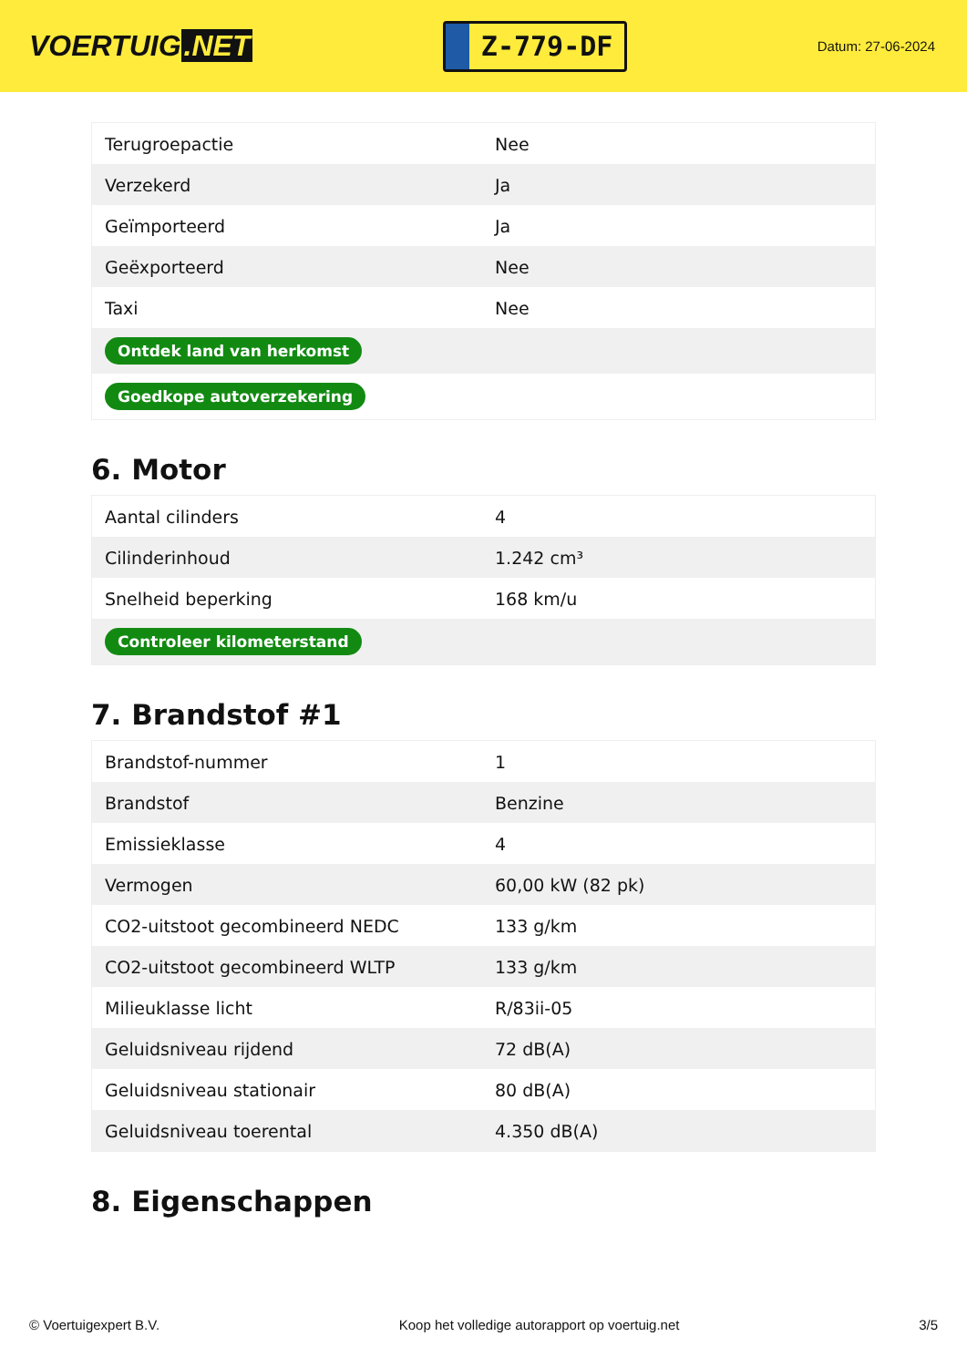VOERTUIG.NET
Z-779-DF
Datum: 27-06-2024
| Terugroepactie | Nee |
| Verzekerd | Ja |
| Geïmporteerd | Ja |
| Geëxporteerd | Nee |
| Taxi | Nee |
| Ontdek land van herkomst | |
| Goedkope autoverzekering | |
6. Motor
| Aantal cilinders | 4 |
| Cilinderinhoud | 1.242 cm³ |
| Snelheid beperking | 168 km/u |
| Controleer kilometerstand | |
7. Brandstof #1
| Brandstof-nummer | 1 |
| Brandstof | Benzine |
| Emissieklasse | 4 |
| Vermogen | 60,00 kW (82 pk) |
| CO2-uitstoot gecombineerd NEDC | 133 g/km |
| CO2-uitstoot gecombineerd WLTP | 133 g/km |
| Milieuklasse licht | R/83ii-05 |
| Geluidsniveau rijdend | 72 dB(A) |
| Geluidsniveau stationair | 80 dB(A) |
| Geluidsniveau toerental | 4.350 dB(A) |
8. Eigenschappen
© Voertuigexpert B.V. Koop het volledige autorapport op voertuig.net 3/5